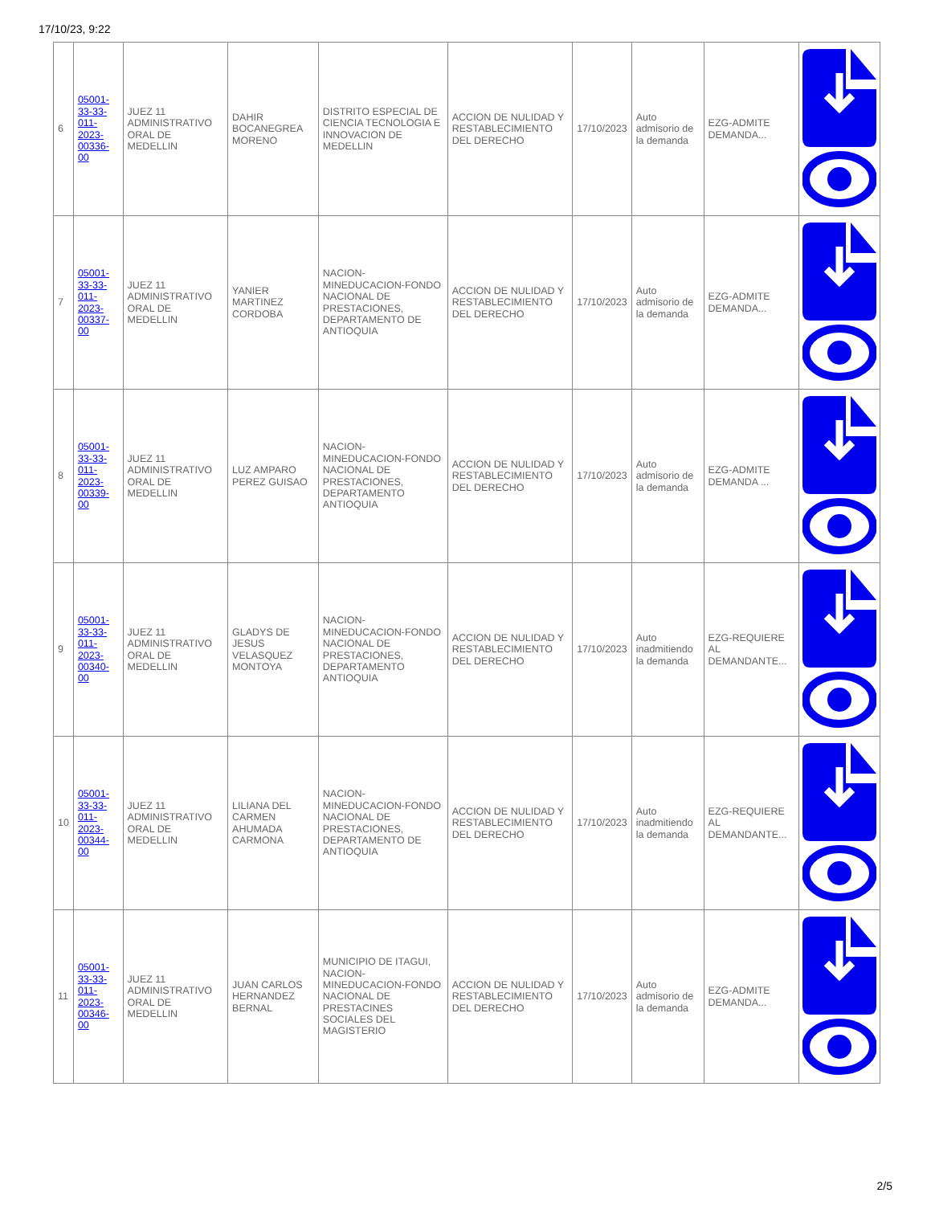17/10/23, 9:22
| 6 | 05001-33-33-011-2023-00336-00 | JUEZ 11 ADMINISTRATIVO ORAL DE MEDELLIN | DAHIR BOCANEGREA MORENO | DISTRITO ESPECIAL DE CIENCIA TECNOLOGIA E INNOVACION DE MEDELLIN | ACCION DE NULIDAD Y RESTABLECIMIENTO DEL DERECHO | 17/10/2023 | Auto admisorio de la demanda | EZG-ADMITE DEMANDA... | |
| 7 | 05001-33-33-011-2023-00337-00 | JUEZ 11 ADMINISTRATIVO ORAL DE MEDELLIN | YANIER MARTINEZ CORDOBA | NACION-MINEDUCACION-FONDO NACIONAL DE PRESTACIONES, DEPARTAMENTO DE ANTIOQUIA | ACCION DE NULIDAD Y RESTABLECIMIENTO DEL DERECHO | 17/10/2023 | Auto admisorio de la demanda | EZG-ADMITE DEMANDA... | |
| 8 | 05001-33-33-011-2023-00339-00 | JUEZ 11 ADMINISTRATIVO ORAL DE MEDELLIN | LUZ AMPARO PEREZ GUISAO | NACION-MINEDUCACION-FONDO NACIONAL DE PRESTACIONES, DEPARTAMENTO ANTIOQUIA | ACCION DE NULIDAD Y RESTABLECIMIENTO DEL DERECHO | 17/10/2023 | Auto admisorio de la demanda | EZG-ADMITE DEMANDA ... | |
| 9 | 05001-33-33-011-2023-00340-00 | JUEZ 11 ADMINISTRATIVO ORAL DE MEDELLIN | GLADYS DE JESUS VELASQUEZ MONTOYA | NACION-MINEDUCACION-FONDO NACIONAL DE PRESTACIONES, DEPARTAMENTO ANTIOQUIA | ACCION DE NULIDAD Y RESTABLECIMIENTO DEL DERECHO | 17/10/2023 | Auto inadmitiendo la demanda | EZG-REQUIERE AL DEMANDANTE... | |
| 10 | 05001-33-33-011-2023-00344-00 | JUEZ 11 ADMINISTRATIVO ORAL DE MEDELLIN | LILIANA DEL CARMEN AHUMADA CARMONA | NACION-MINEDUCACION-FONDO NACIONAL DE PRESTACIONES, DEPARTAMENTO DE ANTIOQUIA | ACCION DE NULIDAD Y RESTABLECIMIENTO DEL DERECHO | 17/10/2023 | Auto inadmitiendo la demanda | EZG-REQUIERE AL DEMANDANTE... | |
| 11 | 05001-33-33-011-2023-00346-00 | JUEZ 11 ADMINISTRATIVO ORAL DE MEDELLIN | JUAN CARLOS HERNANDEZ BERNAL | MUNICIPIO DE ITAGUI, NACION-MINEDUCACION-FONDO NACIONAL DE PRESTACINES SOCIALES DEL MAGISTERIO | ACCION DE NULIDAD Y RESTABLECIMIENTO DEL DERECHO | 17/10/2023 | Auto admisorio de la demanda | EZG-ADMITE DEMANDA... | |
2/5